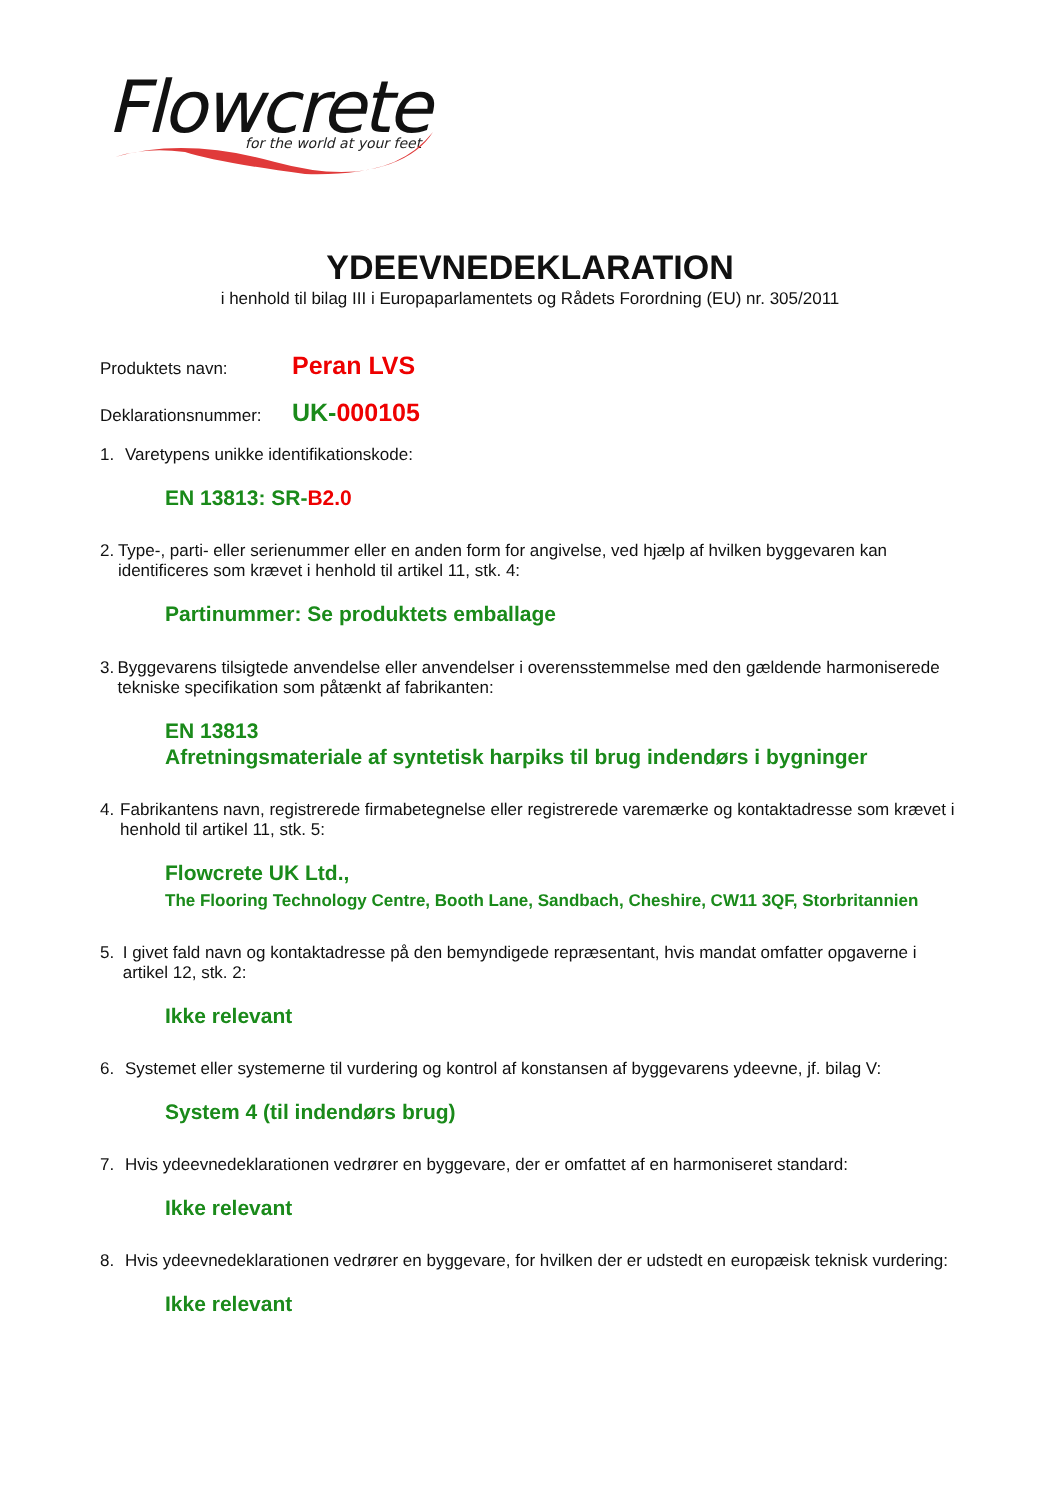Flowcrete
for the world at your feet
YDEEVNEDEKLARATION
i henhold til bilag III i Europaparlamentets og Rådets Forordning (EU) nr. 305/2011
Produktets navn: Peran LVS
Deklarationsnummer: UK-000105
1. Varetypens unikke identifikationskode:
EN 13813: SR-B2.0
2. Type-, parti- eller serienummer eller en anden form for angivelse, ved hjælp af hvilken byggevaren kan identificeres som krævet i henhold til artikel 11, stk. 4:
Partinummer: Se produktets emballage
3. Byggevarens tilsigtede anvendelse eller anvendelser i overensstemmelse med den gældende harmoniserede tekniske specifikation som påtænkt af fabrikanten:
EN 13813
Afretningsmateriale af syntetisk harpiks til brug indendørs i bygninger
4. Fabrikantens navn, registrerede firmabetegnelse eller registrerede varemærke og kontaktadresse som krævet i henhold til artikel 11, stk. 5:
Flowcrete UK Ltd.,
The Flooring Technology Centre, Booth Lane, Sandbach, Cheshire, CW11 3QF, Storbritannien
5. I givet fald navn og kontaktadresse på den bemyndigede repræsentant, hvis mandat omfatter opgaverne i artikel 12, stk. 2:
Ikke relevant
6. Systemet eller systemerne til vurdering og kontrol af konstansen af byggevarens ydeevne, jf. bilag V:
System 4 (til indendørs brug)
7. Hvis ydeevnedeklarationen vedrører en byggevare, der er omfattet af en harmoniseret standard:
Ikke relevant
8. Hvis ydeevnedeklarationen vedrører en byggevare, for hvilken der er udstedt en europæisk teknisk vurdering:
Ikke relevant